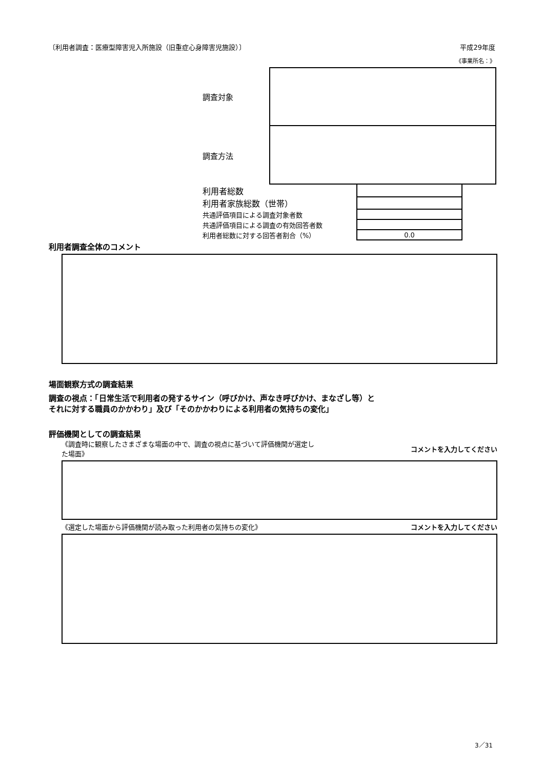〔利用者調査：医療型障害児入所施設（旧重症心身障害児施設）〕 平成29年度
《事業所名：》
調査対象
調査方法
| 利用者総数 | |
| 利用者家族総数（世帯） | |
| 共通評価項目による調査対象者数 | |
| 共通評価項目による調査の有効回答者数 | |
| 利用者総数に対する回答者割合（%） | 0.0 |
利用者調査全体のコメント
場面観察方式の調査結果
調査の視点：「日常生活で利用者の発するサイン（呼びかけ、声なき呼びかけ、まなざし等）と
それに対する職員のかかわり」及び「そのかかわりによる利用者の気持ちの変化」
評価機関としての調査結果
《調査時に観察したさまざまな場面の中で、調査の視点に基づいて評価機関が選定した場面》 コメントを入力してください
《選定した場面から評価機関が読み取った利用者の気持ちの変化》 コメントを入力してください
3／31